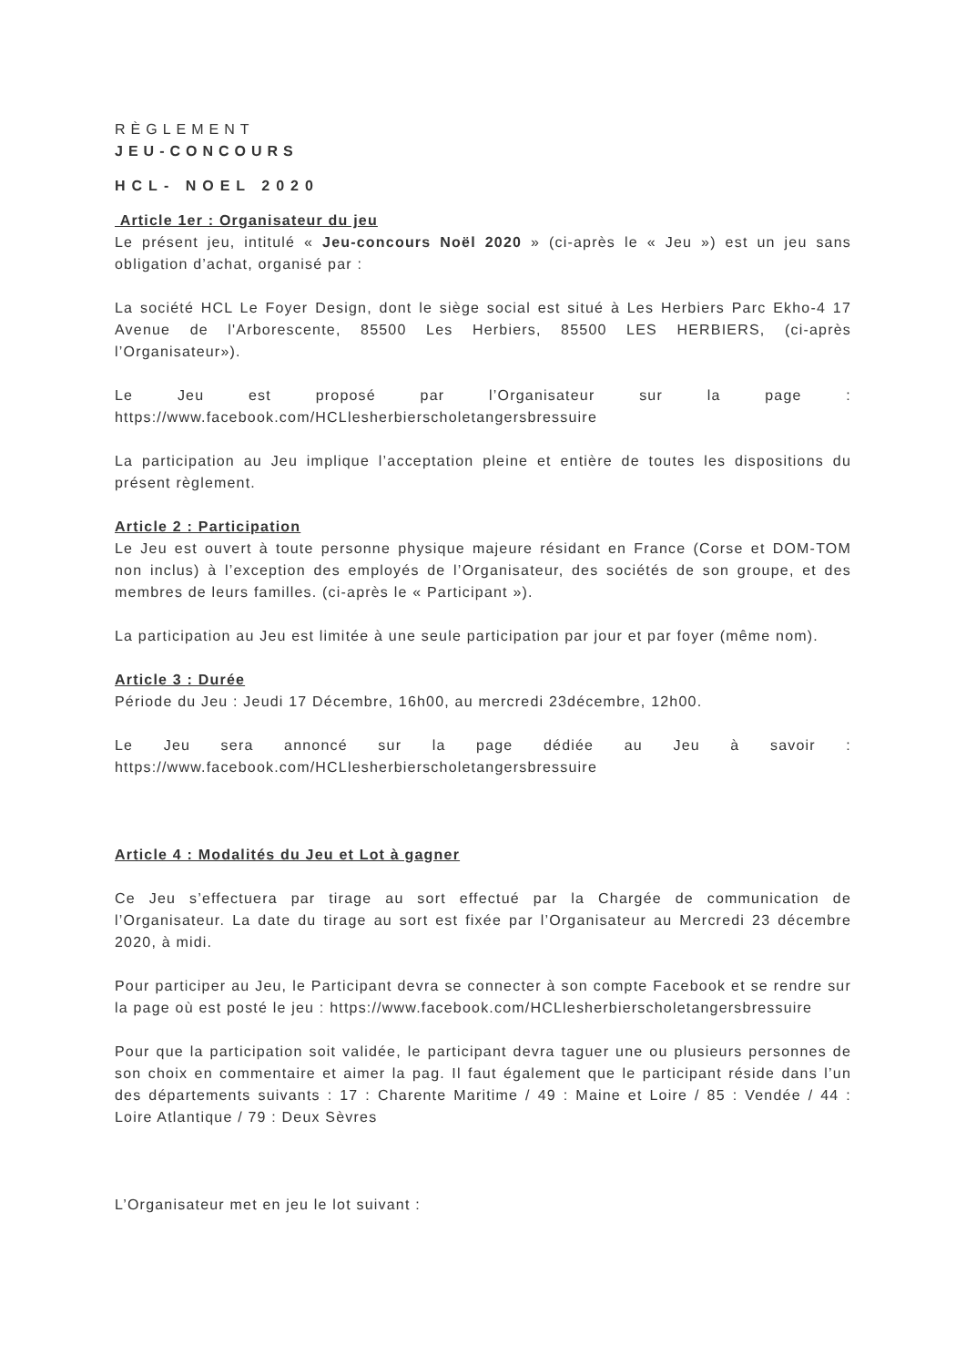RÈGLEMENT
JEU-CONCOURS
HCL- NOEL 2020
Article 1er : Organisateur du jeu
Le présent jeu, intitulé « Jeu-concours Noël 2020 » (ci-après le « Jeu ») est un jeu sans obligation d’achat, organisé par :
La société HCL Le Foyer Design, dont le siège social est situé à Les Herbiers Parc Ekho-4 17 Avenue de l'Arborescente, 85500 Les Herbiers, 85500 LES HERBIERS, (ci-après l’Organisateur»).
Le Jeu est proposé par l’Organisateur sur la page : https://www.facebook.com/HCLlesherbierscholetangersbressuire
La participation au Jeu implique l’acceptation pleine et entière de toutes les dispositions du présent règlement.
Article 2 : Participation
Le Jeu est ouvert à toute personne physique majeure résidant en France (Corse et DOM-TOM non inclus) à l’exception des employés de l’Organisateur, des sociétés de son groupe, et des membres de leurs familles. (ci-après le « Participant »).
La participation au Jeu est limitée à une seule participation par jour et par foyer (même nom).
Article 3 : Durée
Période du Jeu : Jeudi 17 Décembre, 16h00, au mercredi 23décembre, 12h00.
Le Jeu sera annoncé sur la page dédiée au Jeu à savoir : https://www.facebook.com/HCLlesherbierscholetangersbressuire
Article 4 : Modalités du Jeu et Lot à gagner
Ce Jeu s’effectuera par tirage au sort effectué par la Chargée de communication de l’Organisateur. La date du tirage au sort est fixée par l’Organisateur au Mercredi 23 décembre 2020, à midi.
Pour participer au Jeu, le Participant devra se connecter à son compte Facebook et se rendre sur la page où est posté le jeu : https://www.facebook.com/HCLlesherbierscholetangersbressuire
Pour que la participation soit validée, le participant devra taguer une ou plusieurs personnes de son choix en commentaire et aimer la pag. Il faut également que le participant réside dans l’un des départements suivants : 17 : Charente Maritime / 49 : Maine et Loire / 85 : Vendée / 44 : Loire Atlantique / 79 : Deux Sèvres
L’Organisateur met en jeu le lot suivant :